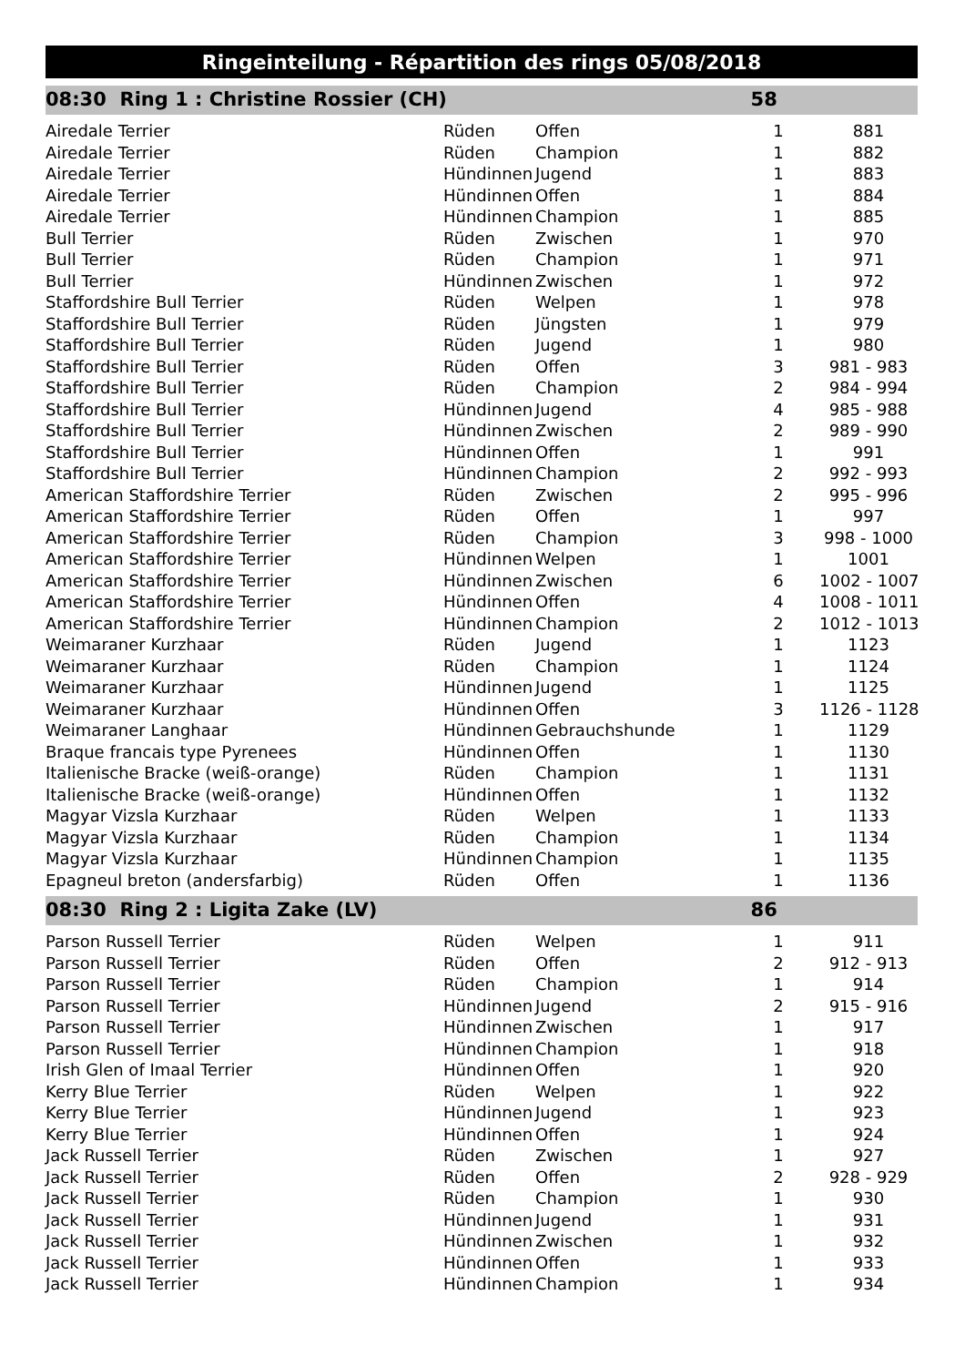Ringeinteilung - Répartition des rings 05/08/2018
| 08:30 Ring 1 : Christine Rossier (CH) | | | 58 | |
| Airedale Terrier | Rüden | Offen | 1 | 881 |
| Airedale Terrier | Rüden | Champion | 1 | 882 |
| Airedale Terrier | Hündinnen | Jugend | 1 | 883 |
| Airedale Terrier | Hündinnen | Offen | 1 | 884 |
| Airedale Terrier | Hündinnen | Champion | 1 | 885 |
| Bull Terrier | Rüden | Zwischen | 1 | 970 |
| Bull Terrier | Rüden | Champion | 1 | 971 |
| Bull Terrier | Hündinnen | Zwischen | 1 | 972 |
| Staffordshire Bull Terrier | Rüden | Welpen | 1 | 978 |
| Staffordshire Bull Terrier | Rüden | Jüngsten | 1 | 979 |
| Staffordshire Bull Terrier | Rüden | Jugend | 1 | 980 |
| Staffordshire Bull Terrier | Rüden | Offen | 3 | 981 - 983 |
| Staffordshire Bull Terrier | Rüden | Champion | 2 | 984 - 994 |
| Staffordshire Bull Terrier | Hündinnen | Jugend | 4 | 985 - 988 |
| Staffordshire Bull Terrier | Hündinnen | Zwischen | 2 | 989 - 990 |
| Staffordshire Bull Terrier | Hündinnen | Offen | 1 | 991 |
| Staffordshire Bull Terrier | Hündinnen | Champion | 2 | 992 - 993 |
| American Staffordshire Terrier | Rüden | Zwischen | 2 | 995 - 996 |
| American Staffordshire Terrier | Rüden | Offen | 1 | 997 |
| American Staffordshire Terrier | Rüden | Champion | 3 | 998 - 1000 |
| American Staffordshire Terrier | Hündinnen | Welpen | 1 | 1001 |
| American Staffordshire Terrier | Hündinnen | Zwischen | 6 | 1002 - 1007 |
| American Staffordshire Terrier | Hündinnen | Offen | 4 | 1008 - 1011 |
| American Staffordshire Terrier | Hündinnen | Champion | 2 | 1012 - 1013 |
| Weimaraner Kurzhaar | Rüden | Jugend | 1 | 1123 |
| Weimaraner Kurzhaar | Rüden | Champion | 1 | 1124 |
| Weimaraner Kurzhaar | Hündinnen | Jugend | 1 | 1125 |
| Weimaraner Kurzhaar | Hündinnen | Offen | 3 | 1126 - 1128 |
| Weimaraner Langhaar | Hündinnen | Gebrauchshunde | 1 | 1129 |
| Braque francais type Pyrenees | Hündinnen | Offen | 1 | 1130 |
| Italienische Bracke (weiß-orange) | Rüden | Champion | 1 | 1131 |
| Italienische Bracke (weiß-orange) | Hündinnen | Offen | 1 | 1132 |
| Magyar Vizsla Kurzhaar | Rüden | Welpen | 1 | 1133 |
| Magyar Vizsla Kurzhaar | Rüden | Champion | 1 | 1134 |
| Magyar Vizsla Kurzhaar | Hündinnen | Champion | 1 | 1135 |
| Epagneul breton (andersfarbig) | Rüden | Offen | 1 | 1136 |
| 08:30 Ring 2 : Ligita Zake (LV) | | | 86 | |
| Parson Russell Terrier | Rüden | Welpen | 1 | 911 |
| Parson Russell Terrier | Rüden | Offen | 2 | 912 - 913 |
| Parson Russell Terrier | Rüden | Champion | 1 | 914 |
| Parson Russell Terrier | Hündinnen | Jugend | 2 | 915 - 916 |
| Parson Russell Terrier | Hündinnen | Zwischen | 1 | 917 |
| Parson Russell Terrier | Hündinnen | Champion | 1 | 918 |
| Irish Glen of Imaal Terrier | Hündinnen | Offen | 1 | 920 |
| Kerry Blue Terrier | Rüden | Welpen | 1 | 922 |
| Kerry Blue Terrier | Hündinnen | Jugend | 1 | 923 |
| Kerry Blue Terrier | Hündinnen | Offen | 1 | 924 |
| Jack Russell Terrier | Rüden | Zwischen | 1 | 927 |
| Jack Russell Terrier | Rüden | Offen | 2 | 928 - 929 |
| Jack Russell Terrier | Rüden | Champion | 1 | 930 |
| Jack Russell Terrier | Hündinnen | Jugend | 1 | 931 |
| Jack Russell Terrier | Hündinnen | Zwischen | 1 | 932 |
| Jack Russell Terrier | Hündinnen | Offen | 1 | 933 |
| Jack Russell Terrier | Hündinnen | Champion | 1 | 934 |